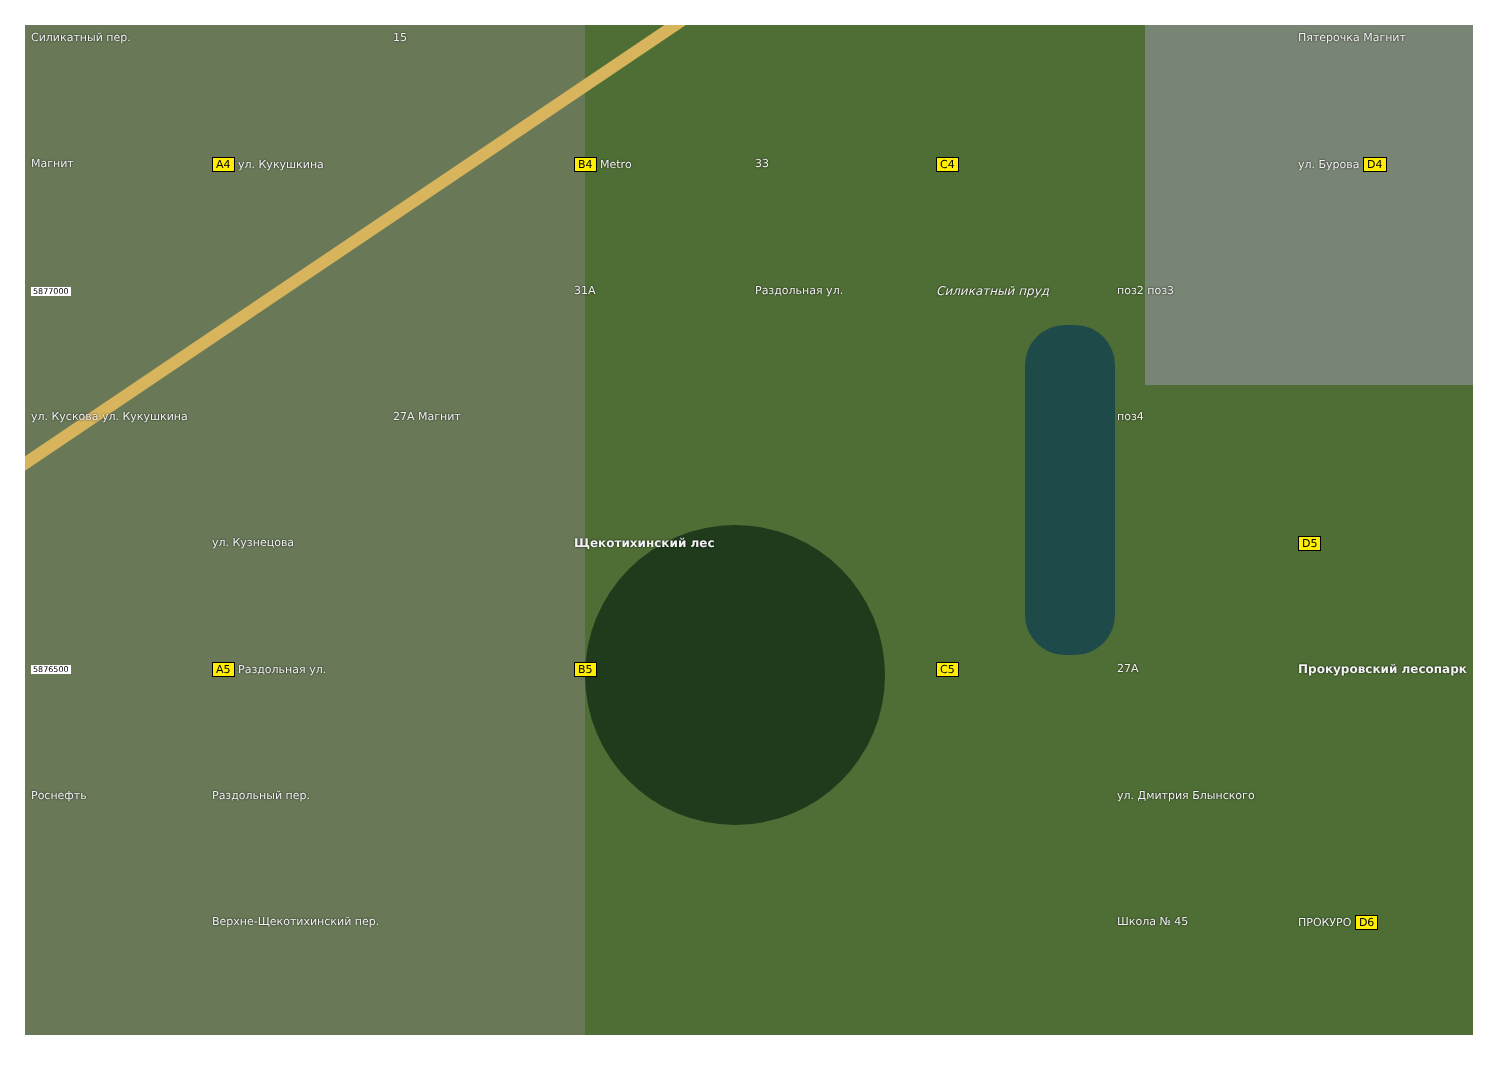Силикатный пер.
15
Пятерочка Магнит
Магнит
A4 ул. Кукушкина
B4 Metro
33
C4
ул. Бурова D4
5877000
31А
Раздольная ул.
Силикатный пруд
поз2 поз3
ул. Кускова ул. Кукушкина
27А Магнит
поз4
ул. Кузнецова
Щекотихинский лес
D5
5876500
A5 Раздольная ул.
B5
C5
27А
Прокуровский лесопарк
Роснефть
Раздольный пер.
ул. Дмитрия Блынского
Верхне-Щекотихинский пер.
Школа № 45
ПРОКУРО D6